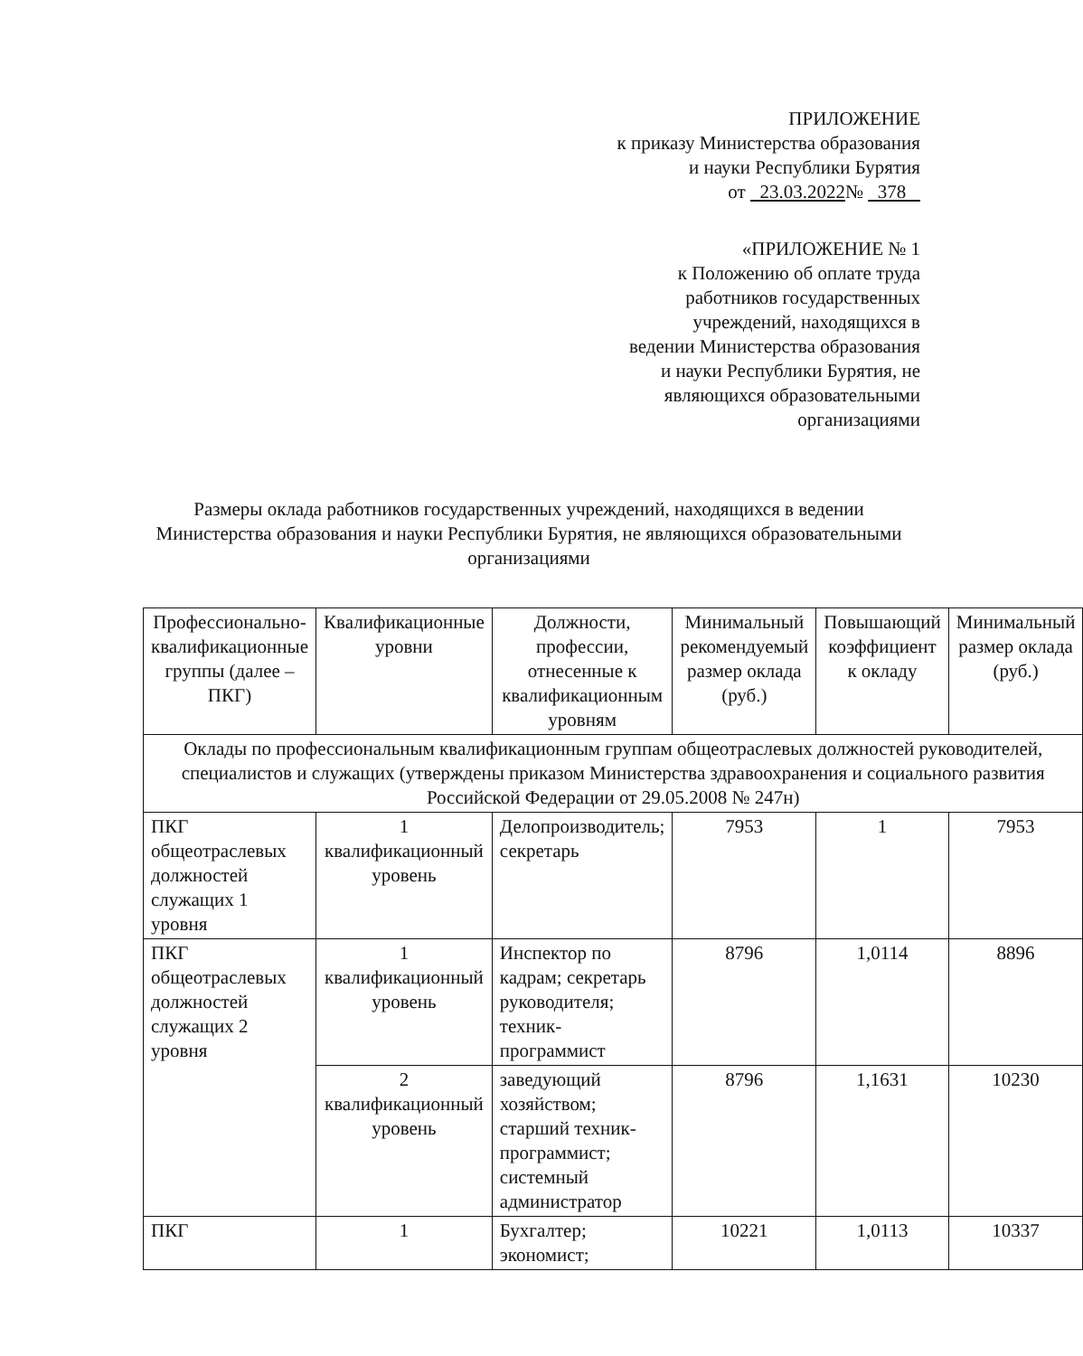ПРИЛОЖЕНИЕ
к приказу Министерства образования
и науки Республики Бурятия
от 23.03.2022№ 378
«ПРИЛОЖЕНИЕ № 1
к Положению об оплате труда
работников государственных
учреждений, находящихся в
ведении Министерства образования
и науки Республики Бурятия, не
являющихся образовательными
организациями
Размеры оклада работников государственных учреждений, находящихся в ведении Министерства образования и науки Республики Бурятия, не являющихся образовательными организациями
| Профессионально-квалификационные группы (далее – ПКГ) | Квалификационные уровни | Должности, профессии, отнесенные к квалификационным уровням | Минимальный рекомендуемый размер оклада (руб.) | Повышающий коэффициент к окладу | Минимальный размер оклада (руб.) |
| --- | --- | --- | --- | --- | --- |
| Оклады по профессиональным квалификационным группам общеотраслевых должностей руководителей, специалистов и служащих (утверждены приказом Министерства здравоохранения и социального развития Российской Федерации от 29.05.2008 № 247н) | | | | | |
| ПКГ общеотраслевых должностей служащих 1 уровня | 1 квалификационный уровень | Делопроизводитель; секретарь | 7953 | 1 | 7953 |
| ПКГ общеотраслевых должностей служащих 2 уровня | 1 квалификационный уровень | Инспектор по кадрам; секретарь руководителя; техник-программист | 8796 | 1,0114 | 8896 |
| | 2 квалификационный уровень | заведующий хозяйством; старший техник-программист; системный администратор | 8796 | 1,1631 | 10230 |
| ПКГ | 1 | Бухгалтер; экономист; | 10221 | 1,0113 | 10337 |